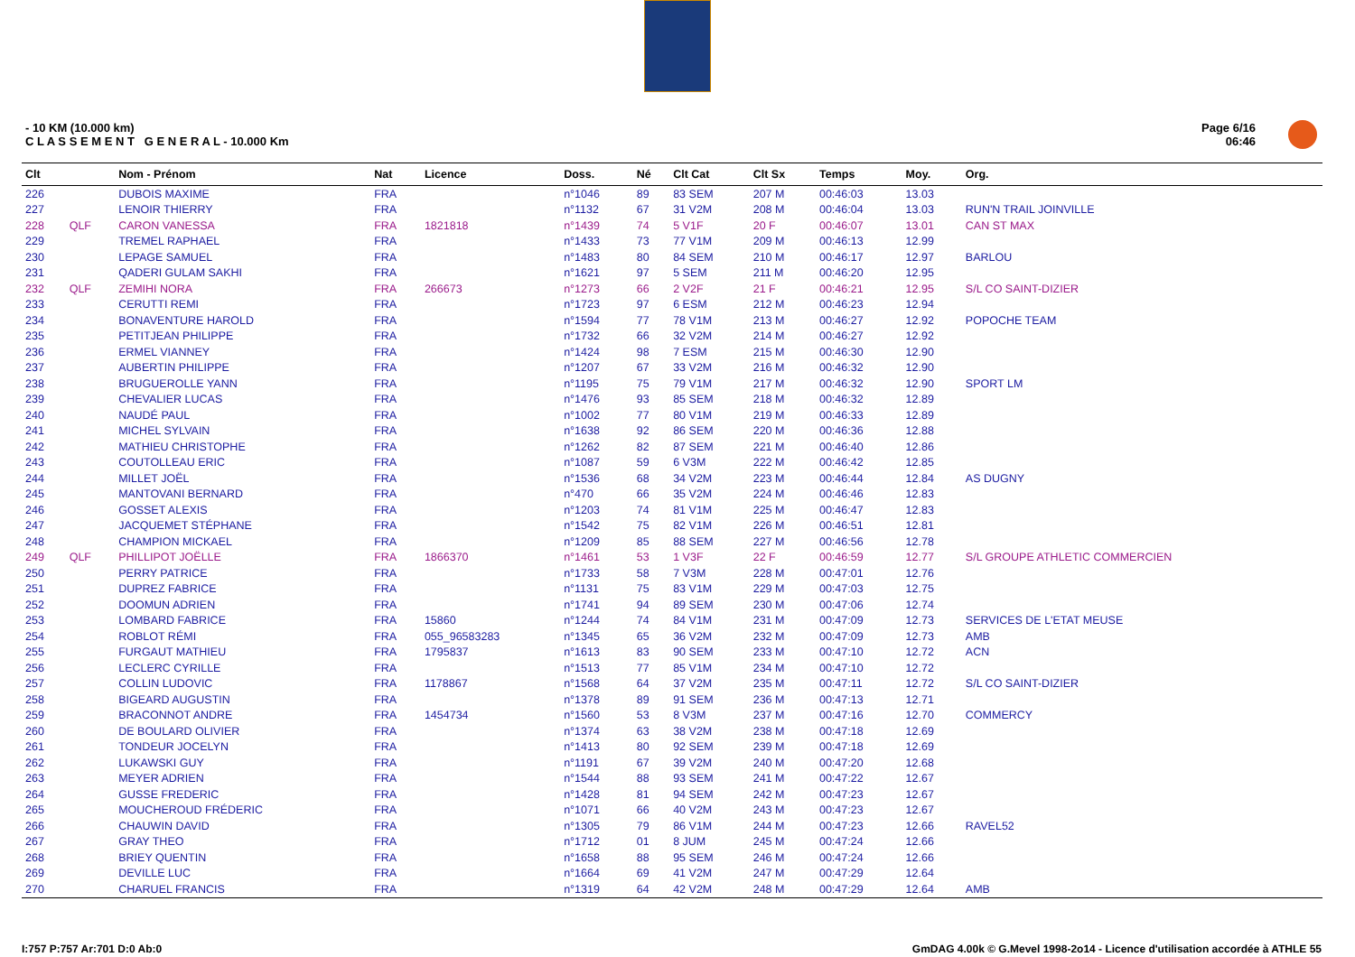- 10 KM (10.000 km)
C L A S S E M E N T G E N E R A L - 10.000 Km
Page 6/16
06:46
| Clt | | Nom - Prénom | Nat | Licence | Doss. | Né | Clt Cat | Clt Sx | Temps | Moy. | Org. |
| --- | --- | --- | --- | --- | --- | --- | --- | --- | --- | --- | --- |
| 226 | | DUBOIS MAXIME | FRA | | n°1046 | 89 | 83 SEM | 207 M | 00:46:03 | 13.03 | |
| 227 | | LENOIR THIERRY | FRA | | n°1132 | 67 | 31 V2M | 208 M | 00:46:04 | 13.03 | RUN'N TRAIL JOINVILLE |
| 228 | QLF | CARON VANESSA | FRA | 1821818 | n°1439 | 74 | 5 V1F | 20 F | 00:46:07 | 13.01 | CAN ST MAX |
| 229 | | TREMEL RAPHAEL | FRA | | n°1433 | 73 | 77 V1M | 209 M | 00:46:13 | 12.99 | |
| 230 | | LEPAGE SAMUEL | FRA | | n°1483 | 80 | 84 SEM | 210 M | 00:46:17 | 12.97 | BARLOU |
| 231 | | QADERI GULAM SAKHI | FRA | | n°1621 | 97 | 5 SEM | 211 M | 00:46:20 | 12.95 | |
| 232 | QLF | ZEMIHI NORA | FRA | 266673 | n°1273 | 66 | 2 V2F | 21 F | 00:46:21 | 12.95 | S/L CO SAINT-DIZIER |
| 233 | | CERUTTI REMI | FRA | | n°1723 | 97 | 6 ESM | 212 M | 00:46:23 | 12.94 | |
| 234 | | BONAVENTURE HAROLD | FRA | | n°1594 | 77 | 78 V1M | 213 M | 00:46:27 | 12.92 | POPOCHE TEAM |
| 235 | | PETITJEAN PHILIPPE | FRA | | n°1732 | 66 | 32 V2M | 214 M | 00:46:27 | 12.92 | |
| 236 | | ERMEL VIANNEY | FRA | | n°1424 | 98 | 7 ESM | 215 M | 00:46:30 | 12.90 | |
| 237 | | AUBERTIN PHILIPPE | FRA | | n°1207 | 67 | 33 V2M | 216 M | 00:46:32 | 12.90 | |
| 238 | | BRUGUEROLLE YANN | FRA | | n°1195 | 75 | 79 V1M | 217 M | 00:46:32 | 12.90 | SPORT LM |
| 239 | | CHEVALIER LUCAS | FRA | | n°1476 | 93 | 85 SEM | 218 M | 00:46:32 | 12.89 | |
| 240 | | NAUDÉ PAUL | FRA | | n°1002 | 77 | 80 V1M | 219 M | 00:46:33 | 12.89 | |
| 241 | | MICHEL SYLVAIN | FRA | | n°1638 | 92 | 86 SEM | 220 M | 00:46:36 | 12.88 | |
| 242 | | MATHIEU CHRISTOPHE | FRA | | n°1262 | 82 | 87 SEM | 221 M | 00:46:40 | 12.86 | |
| 243 | | COUTOLLEAU ERIC | FRA | | n°1087 | 59 | 6 V3M | 222 M | 00:46:42 | 12.85 | |
| 244 | | MILLET JOËL | FRA | | n°1536 | 68 | 34 V2M | 223 M | 00:46:44 | 12.84 | AS DUGNY |
| 245 | | MANTOVANI BERNARD | FRA | | n°470 | 66 | 35 V2M | 224 M | 00:46:46 | 12.83 | |
| 246 | | GOSSET ALEXIS | FRA | | n°1203 | 74 | 81 V1M | 225 M | 00:46:47 | 12.83 | |
| 247 | | JACQUEMET STÉPHANE | FRA | | n°1542 | 75 | 82 V1M | 226 M | 00:46:51 | 12.81 | |
| 248 | | CHAMPION MICKAEL | FRA | | n°1209 | 85 | 88 SEM | 227 M | 00:46:56 | 12.78 | |
| 249 | QLF | PHILLIPOT JOËLLE | FRA | 1866370 | n°1461 | 53 | 1 V3F | 22 F | 00:46:59 | 12.77 | S/L GROUPE ATHLETIC COMMERCIEN |
| 250 | | PERRY PATRICE | FRA | | n°1733 | 58 | 7 V3M | 228 M | 00:47:01 | 12.76 | |
| 251 | | DUPREZ FABRICE | FRA | | n°1131 | 75 | 83 V1M | 229 M | 00:47:03 | 12.75 | |
| 252 | | DOOMUN ADRIEN | FRA | | n°1741 | 94 | 89 SEM | 230 M | 00:47:06 | 12.74 | |
| 253 | | LOMBARD FABRICE | FRA | 15860 | n°1244 | 74 | 84 V1M | 231 M | 00:47:09 | 12.73 | SERVICES DE L'ETAT MEUSE |
| 254 | | ROBLOT RÉMI | FRA | 055_96583283 | n°1345 | 65 | 36 V2M | 232 M | 00:47:09 | 12.73 | AMB |
| 255 | | FURGAUT MATHIEU | FRA | 1795837 | n°1613 | 83 | 90 SEM | 233 M | 00:47:10 | 12.72 | ACN |
| 256 | | LECLERC CYRILLE | FRA | | n°1513 | 77 | 85 V1M | 234 M | 00:47:10 | 12.72 | |
| 257 | | COLLIN LUDOVIC | FRA | 1178867 | n°1568 | 64 | 37 V2M | 235 M | 00:47:11 | 12.72 | S/L CO SAINT-DIZIER |
| 258 | | BIGEARD AUGUSTIN | FRA | | n°1378 | 89 | 91 SEM | 236 M | 00:47:13 | 12.71 | |
| 259 | | BRACONNOT ANDRE | FRA | 1454734 | n°1560 | 53 | 8 V3M | 237 M | 00:47:16 | 12.70 | COMMERCY |
| 260 | | DE BOULARD OLIVIER | FRA | | n°1374 | 63 | 38 V2M | 238 M | 00:47:18 | 12.69 | |
| 261 | | TONDEUR JOCELYN | FRA | | n°1413 | 80 | 92 SEM | 239 M | 00:47:18 | 12.69 | |
| 262 | | LUKAWSKI GUY | FRA | | n°1191 | 67 | 39 V2M | 240 M | 00:47:20 | 12.68 | |
| 263 | | MEYER ADRIEN | FRA | | n°1544 | 88 | 93 SEM | 241 M | 00:47:22 | 12.67 | |
| 264 | | GUSSE FREDERIC | FRA | | n°1428 | 81 | 94 SEM | 242 M | 00:47:23 | 12.67 | |
| 265 | | MOUCHEROUD FRÉDERIC | FRA | | n°1071 | 66 | 40 V2M | 243 M | 00:47:23 | 12.67 | |
| 266 | | CHAUWIN DAVID | FRA | | n°1305 | 79 | 86 V1M | 244 M | 00:47:23 | 12.66 | RAVEL52 |
| 267 | | GRAY THEO | FRA | | n°1712 | 01 | 8 JUM | 245 M | 00:47:24 | 12.66 | |
| 268 | | BRIEY QUENTIN | FRA | | n°1658 | 88 | 95 SEM | 246 M | 00:47:24 | 12.66 | |
| 269 | | DEVILLE LUC | FRA | | n°1664 | 69 | 41 V2M | 247 M | 00:47:29 | 12.64 | |
| 270 | | CHARUEL FRANCIS | FRA | | n°1319 | 64 | 42 V2M | 248 M | 00:47:29 | 12.64 | AMB |
I:757 P:757 Ar:701 D:0 Ab:0 GmDAG 4.00k © G.Mevel 1998-2o14 - Licence d'utilisation accordée à ATHLE 55